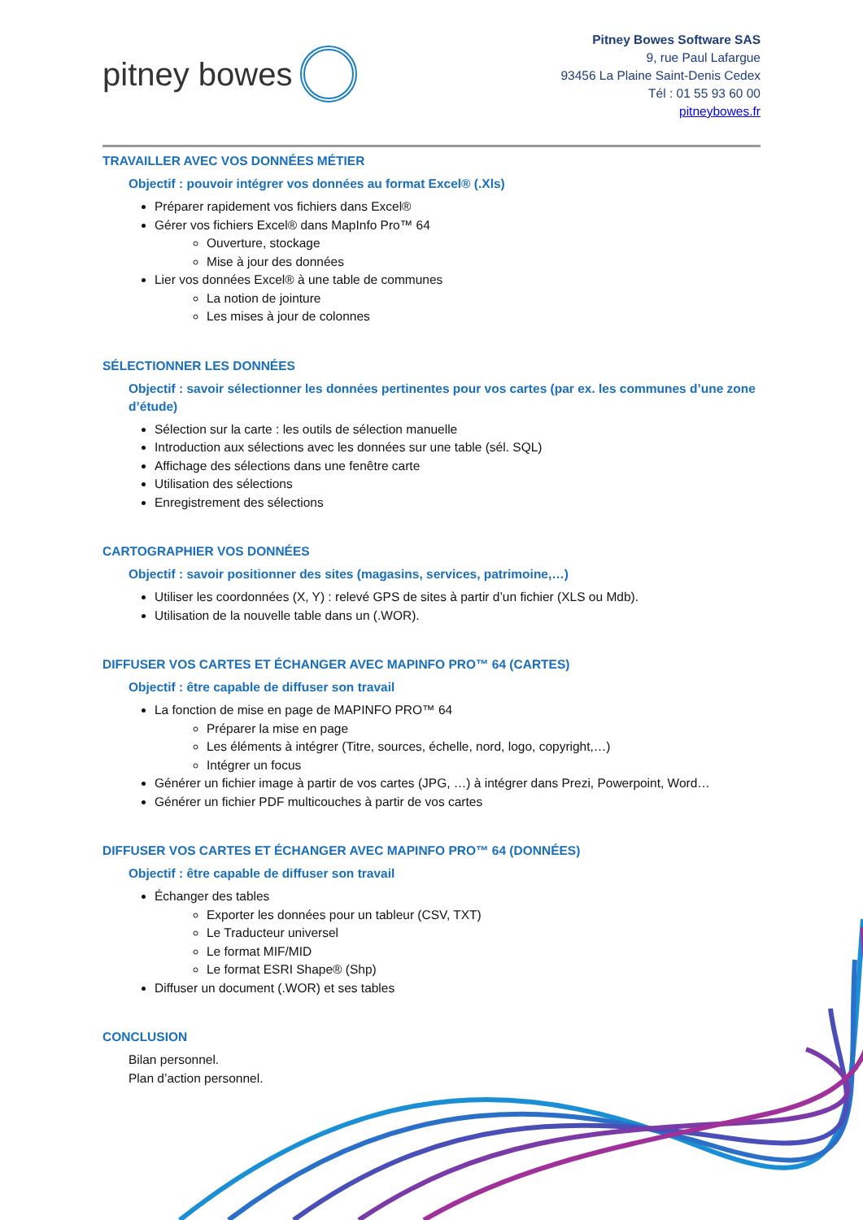pitney bowes
Pitney Bowes Software SAS
9, rue Paul Lafargue
93456 La Plaine Saint-Denis Cedex
Tél : 01 55 93 60 00
pitneybowes.fr
TRAVAILLER AVEC VOS DONNÉES MÉTIER
Objectif : pouvoir intégrer vos données au format Excel® (.Xls)
Préparer rapidement vos fichiers dans Excel®
Gérer vos fichiers Excel® dans MapInfo Pro™ 64
Ouverture, stockage
Mise à jour des données
Lier vos données Excel® à une table de communes
La notion de jointure
Les mises à jour de colonnes
SÉLECTIONNER LES DONNÉES
Objectif : savoir sélectionner les données pertinentes pour vos cartes (par ex. les communes d’une zone d’étude)
Sélection sur la carte : les outils de sélection manuelle
Introduction aux sélections avec les données sur une table (sél. SQL)
Affichage des sélections dans une fenêtre carte
Utilisation des sélections
Enregistrement des sélections
CARTOGRAPHIER VOS DONNÉES
Objectif : savoir positionner des sites (magasins, services, patrimoine,…)
Utiliser les coordonnées (X, Y) : relevé GPS de sites à partir d’un fichier (XLS ou Mdb).
Utilisation de la nouvelle table dans un (.WOR).
DIFFUSER VOS CARTES ET ÉCHANGER AVEC MAPINFO PRO™ 64 (CARTES)
Objectif : être capable de diffuser son travail
La fonction de mise en page de MAPINFO PRO™ 64
Préparer la mise en page
Les éléments à intégrer (Titre, sources, échelle, nord, logo, copyright,…)
Intégrer un focus
Générer un fichier image à partir de vos cartes (JPG, …) à intégrer dans Prezi, Powerpoint, Word…
Générer un fichier PDF multicouches à partir de vos cartes
DIFFUSER VOS CARTES ET ÉCHANGER AVEC MAPINFO PRO™ 64 (DONNÉES)
Objectif : être capable de diffuser son travail
Échanger des tables
Exporter les données pour un tableur (CSV, TXT)
Le Traducteur universel
Le format MIF/MID
Le format ESRI Shape® (Shp)
Diffuser un document (.WOR) et ses tables
CONCLUSION
Bilan personnel.
Plan d’action personnel.